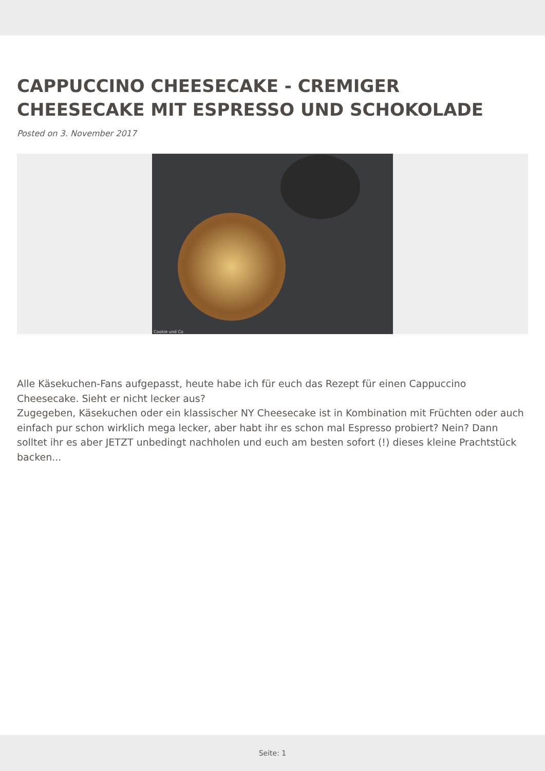CAPPUCCINO CHEESECAKE - CREMIGER CHEESECAKE MIT ESPRESSO UND SCHOKOLADE
Posted on 3. November 2017
Cookie und Co
Alle Käsekuchen-Fans aufgepasst, heute habe ich für euch das Rezept für einen Cappuccino Cheesecake. Sieht er nicht lecker aus?
Zugegeben, Käsekuchen oder ein klassischer NY Cheesecake ist in Kombination mit Früchten oder auch einfach pur schon wirklich mega lecker, aber habt ihr es schon mal Espresso probiert? Nein? Dann solltet ihr es aber JETZT unbedingt nachholen und euch am besten sofort (!) dieses kleine Prachtstück backen...
Seite: 1